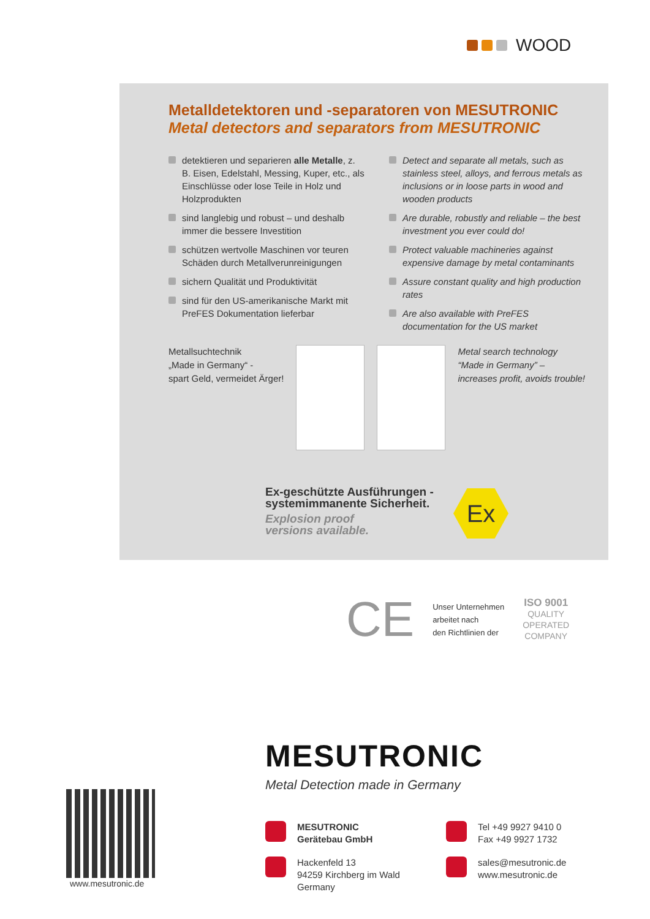WOOD
Metalldetektoren und -separatoren von MESUTRONIC
Metal detectors and separators from MESUTRONIC
detektieren und separieren alle Metalle, z. B. Eisen, Edelstahl, Messing, Kuper, etc., als Einschlüsse oder lose Teile in Holz und Holzprodukten
sind langlebig und robust – und deshalb immer die bessere Investition
schützen wertvolle Maschinen vor teuren Schäden durch Metallverunreinigungen
sichern Qualität und Produktivität
sind für den US-amerikanische Markt mit PreFES Dokumentation lieferbar
Detect and separate all metals, such as stainless steel, alloys, and ferrous metals as inclusions or in loose parts in wood and wooden products
Are durable, robustly and reliable – the best investment you ever could do!
Protect valuable machineries against expensive damage by metal contaminants
Assure constant quality and high production rates
Are also available with PreFES documentation for the US market
Metallsuchtechnik
„Made in Germany“ -
spart Geld, vermeidet Ärger!
Metal search technology
“Made in Germany” –
increases profit, avoids trouble!
Ex-geschützte Ausführungen -
systemimmanente Sicherheit.
Explosion proof
versions available.
Ex
CE
Unser Unternehmen
arbeitet nach
den Richtlinien der
ISO 9001
QUALITY
OPERATED
COMPANY
MESUTRONIC
Metal Detection made in Germany
www.mesutronic.de
MESUTRONIC
Gerätebau GmbH
Tel +49 9927 9410 0
Fax +49 9927 1732
Hackenfeld 13
94259 Kirchberg im Wald
Germany
sales@mesutronic.de
www.mesutronic.de